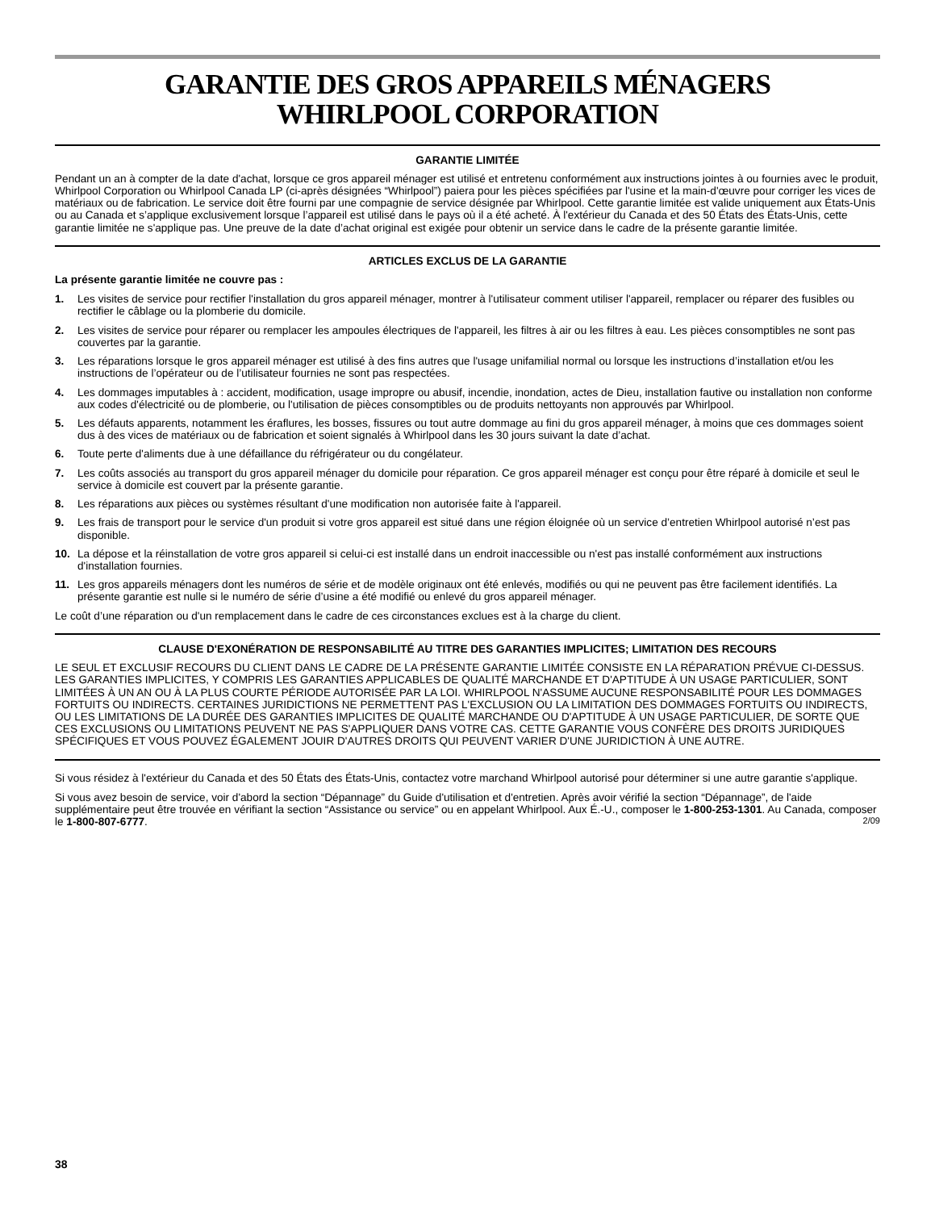GARANTIE DES GROS APPAREILS MÉNAGERS
WHIRLPOOL CORPORATION
GARANTIE LIMITÉE
Pendant un an à compter de la date d'achat, lorsque ce gros appareil ménager est utilisé et entretenu conformément aux instructions jointes à ou fournies avec le produit, Whirlpool Corporation ou Whirlpool Canada LP (ci-après désignées “Whirlpool”) paiera pour les pièces spécifiées par l'usine et la main-d'œuvre pour corriger les vices de matériaux ou de fabrication. Le service doit être fourni par une compagnie de service désignée par Whirlpool. Cette garantie limitée est valide uniquement aux États-Unis ou au Canada et s’applique exclusivement lorsque l’appareil est utilisé dans le pays où il a été acheté. À l'extérieur du Canada et des 50 États des États-Unis, cette garantie limitée ne s'applique pas. Une preuve de la date d’achat original est exigée pour obtenir un service dans le cadre de la présente garantie limitée.
ARTICLES EXCLUS DE LA GARANTIE
La présente garantie limitée ne couvre pas :
1. Les visites de service pour rectifier l'installation du gros appareil ménager, montrer à l'utilisateur comment utiliser l'appareil, remplacer ou réparer des fusibles ou rectifier le câblage ou la plomberie du domicile.
2. Les visites de service pour réparer ou remplacer les ampoules électriques de l'appareil, les filtres à air ou les filtres à eau. Les pièces consomptibles ne sont pas couvertes par la garantie.
3. Les réparations lorsque le gros appareil ménager est utilisé à des fins autres que l'usage unifamilial normal ou lorsque les instructions d’installation et/ou les instructions de l’opérateur ou de l’utilisateur fournies ne sont pas respectées.
4. Les dommages imputables à : accident, modification, usage impropre ou abusif, incendie, inondation, actes de Dieu, installation fautive ou installation non conforme aux codes d'électricité ou de plomberie, ou l'utilisation de pièces consomptibles ou de produits nettoyants non approuvés par Whirlpool.
5. Les défauts apparents, notamment les éraflures, les bosses, fissures ou tout autre dommage au fini du gros appareil ménager, à moins que ces dommages soient dus à des vices de matériaux ou de fabrication et soient signalés à Whirlpool dans les 30 jours suivant la date d’achat.
6. Toute perte d'aliments due à une défaillance du réfrigérateur ou du congélateur.
7. Les coûts associés au transport du gros appareil ménager du domicile pour réparation. Ce gros appareil ménager est conçu pour être réparé à domicile et seul le service à domicile est couvert par la présente garantie.
8. Les réparations aux pièces ou systèmes résultant d'une modification non autorisée faite à l'appareil.
9. Les frais de transport pour le service d'un produit si votre gros appareil est situé dans une région éloignée où un service d’entretien Whirlpool autorisé n’est pas disponible.
10. La dépose et la réinstallation de votre gros appareil si celui-ci est installé dans un endroit inaccessible ou n'est pas installé conformément aux instructions d'installation fournies.
11. Les gros appareils ménagers dont les numéros de série et de modèle originaux ont été enlevés, modifiés ou qui ne peuvent pas être facilement identifiés. La présente garantie est nulle si le numéro de série d’usine a été modifié ou enlevé du gros appareil ménager.
Le coût d’une réparation ou d'un remplacement dans le cadre de ces circonstances exclues est à la charge du client.
CLAUSE D'EXONÉRATION DE RESPONSABILITÉ AU TITRE DES GARANTIES IMPLICITES; LIMITATION DES RECOURS
LE SEUL ET EXCLUSIF RECOURS DU CLIENT DANS LE CADRE DE LA PRÉSENTE GARANTIE LIMITÉE CONSISTE EN LA RÉPARATION PRÉVUE CI-DESSUS. LES GARANTIES IMPLICITES, Y COMPRIS LES GARANTIES APPLICABLES DE QUALITÉ MARCHANDE ET D'APTITUDE À UN USAGE PARTICULIER, SONT LIMITÉES À UN AN OU À LA PLUS COURTE PÉRIODE AUTORISÉE PAR LA LOI. WHIRLPOOL N'ASSUME AUCUNE RESPONSABILITÉ POUR LES DOMMAGES FORTUITS OU INDIRECTS. CERTAINES JURIDICTIONS NE PERMETTENT PAS L'EXCLUSION OU LA LIMITATION DES DOMMAGES FORTUITS OU INDIRECTS, OU LES LIMITATIONS DE LA DURÉE DES GARANTIES IMPLICITES DE QUALITÉ MARCHANDE OU D'APTITUDE À UN USAGE PARTICULIER, DE SORTE QUE CES EXCLUSIONS OU LIMITATIONS PEUVENT NE PAS S'APPLIQUER DANS VOTRE CAS. CETTE GARANTIE VOUS CONFÈRE DES DROITS JURIDIQUES SPÉCIFIQUES ET VOUS POUVEZ ÉGALEMENT JOUIR D'AUTRES DROITS QUI PEUVENT VARIER D'UNE JURIDICTION À UNE AUTRE.
Si vous résidez à l'extérieur du Canada et des 50 États des États-Unis, contactez votre marchand Whirlpool autorisé pour déterminer si une autre garantie s'applique.
Si vous avez besoin de service, voir d'abord la section “Dépannage” du Guide d'utilisation et d'entretien. Après avoir vérifié la section “Dépannage”, de l'aide supplémentaire peut être trouvée en vérifiant la section “Assistance ou service” ou en appelant Whirlpool. Aux É.-U., composer le 1-800-253-1301. Au Canada, composer le 1-800-807-6777. 2/09
38